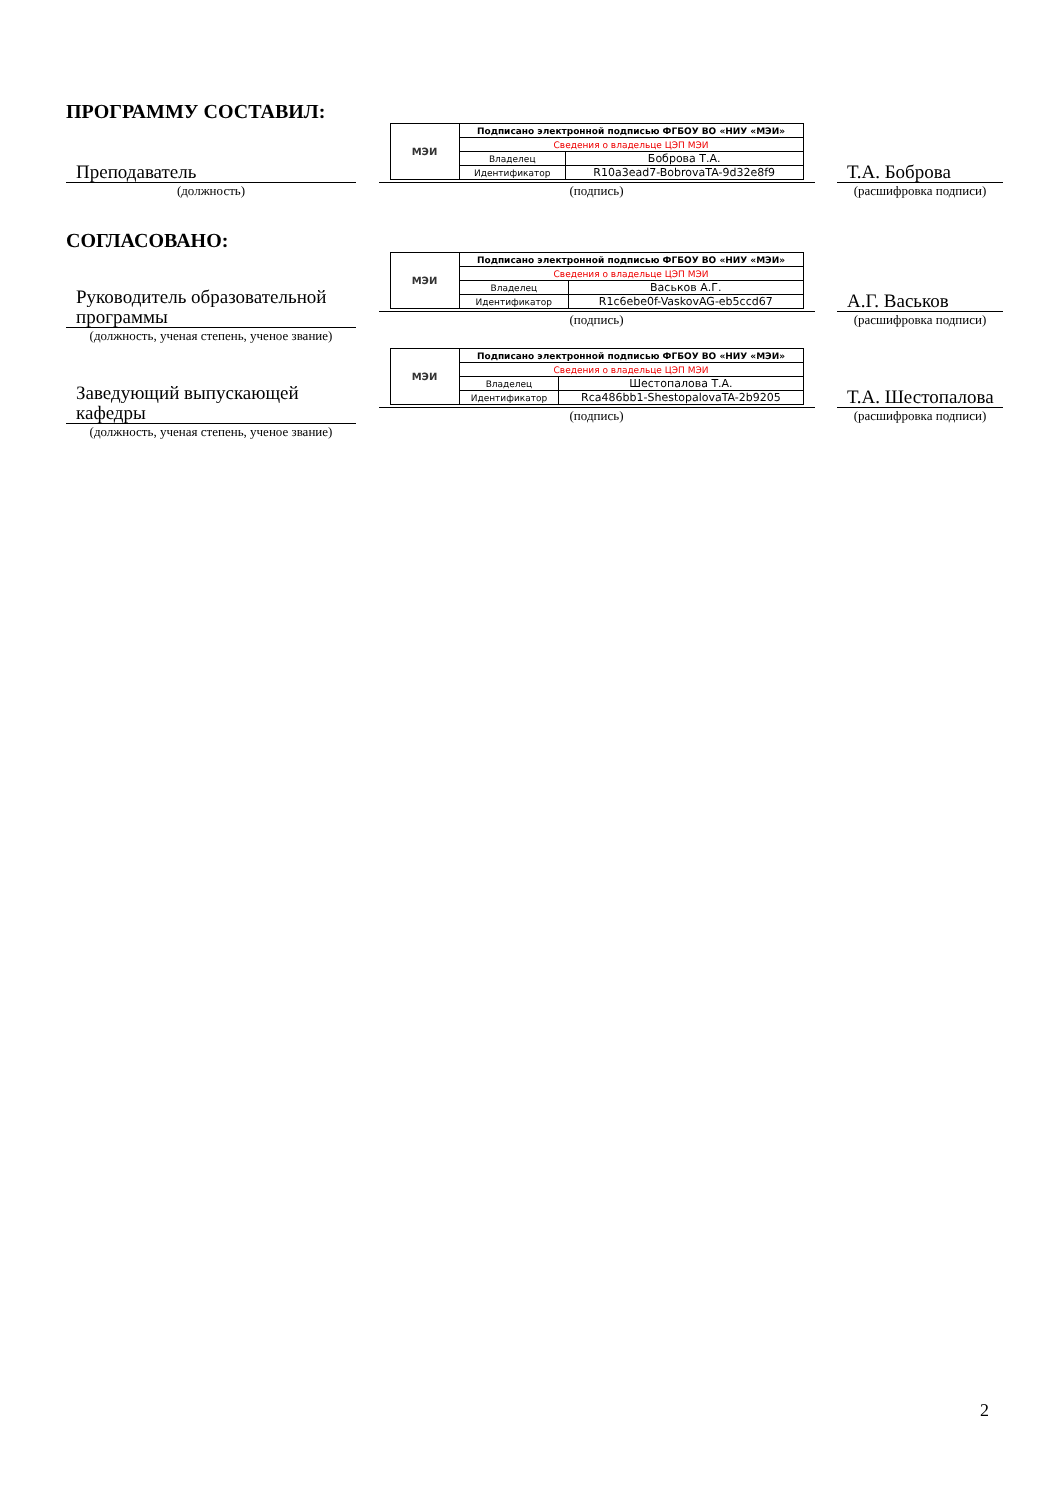ПРОГРАММУ СОСТАВИЛ:
Преподаватель
(должность)
| МЭИ | Подписано электронной подписью ФГБОУ ВО «НИУ «МЭИ» | |
| | Сведения о владельце ЦЭП МЭИ | |
| | Владелец | Боброва Т.А. |
| | Идентификатор | R10a3ead7-BobrovaTA-9d32e8f9 |
(подпись)
Т.А. Боброва
(расшифровка подписи)
СОГЛАСОВАНО:
Руководитель образовательной программы
(должность, ученая степень, ученое звание)
| МЭИ | Подписано электронной подписью ФГБОУ ВО «НИУ «МЭИ» | |
| | Сведения о владельце ЦЭП МЭИ | |
| | Владелец | Васьков А.Г. |
| | Идентификатор | R1c6ebe0f-VaskovAG-eb5ccd67 |
(подпись)
А.Г. Васьков
(расшифровка подписи)
Заведующий выпускающей кафедры
(должность, ученая степень, ученое звание)
| МЭИ | Подписано электронной подписью ФГБОУ ВО «НИУ «МЭИ» | |
| | Сведения о владельце ЦЭП МЭИ | |
| | Владелец | Шестопалова Т.А. |
| | Идентификатор | Rca486bb1-ShestopalovaTA-2b9205 |
(подпись)
Т.А. Шестопалова
(расшифровка подписи)
2